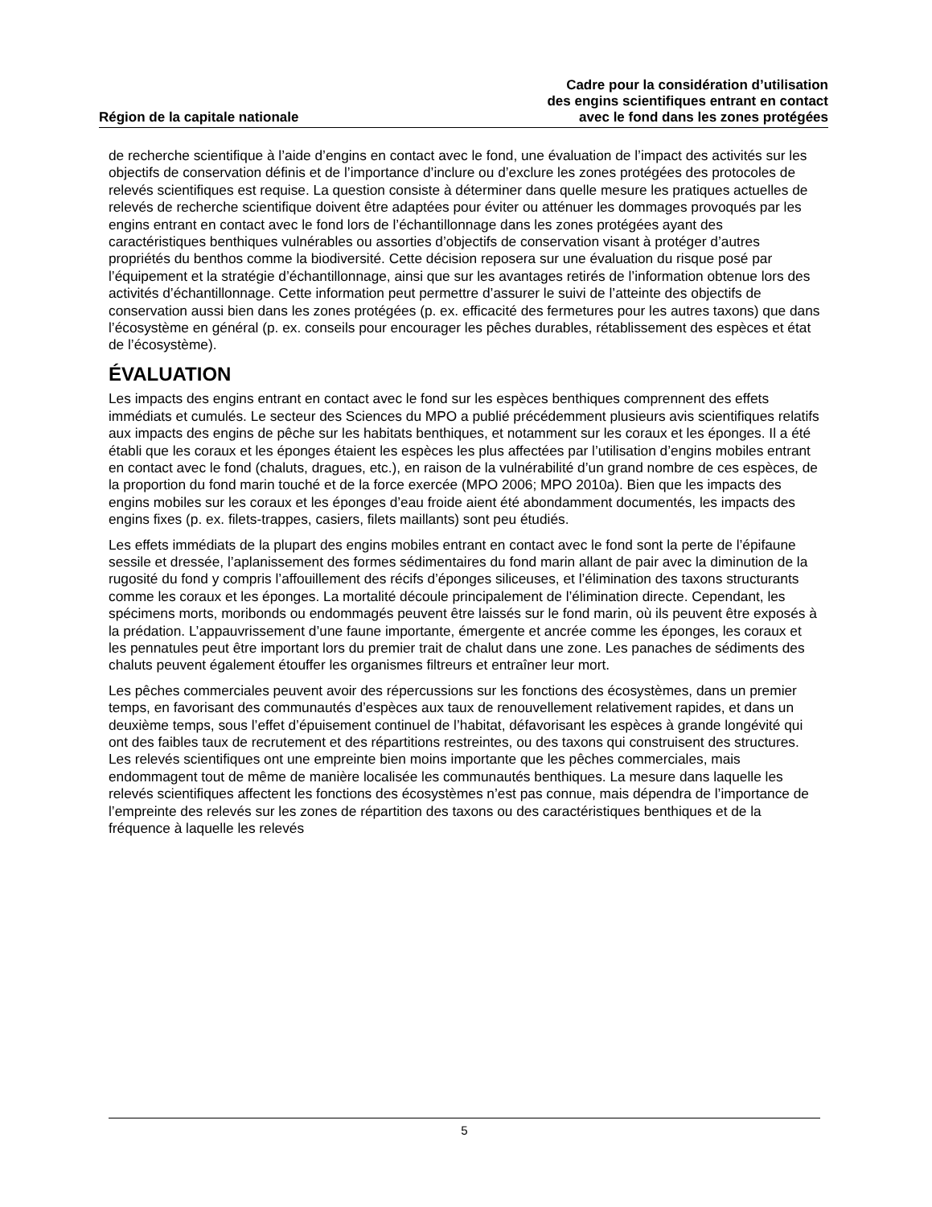Région de la capitale nationale
Cadre pour la considération d’utilisation
des engins scientifiques entrant en contact
avec le fond dans les zones protégées
de recherche scientifique à l’aide d’engins en contact avec le fond, une évaluation de l’impact des activités sur les objectifs de conservation définis et de l’importance d’inclure ou d’exclure les zones protégées des protocoles de relevés scientifiques est requise. La question consiste à déterminer dans quelle mesure les pratiques actuelles de relevés de recherche scientifique doivent être adaptées pour éviter ou atténuer les dommages provoqués par les engins entrant en contact avec le fond lors de l’échantillonnage dans les zones protégées ayant des caractéristiques benthiques vulnérables ou assorties d’objectifs de conservation visant à protéger d’autres propriétés du benthos comme la biodiversité. Cette décision reposera sur une évaluation du risque posé par l’équipement et la stratégie d’échantillonnage, ainsi que sur les avantages retirés de l’information obtenue lors des activités d’échantillonnage. Cette information peut permettre d’assurer le suivi de l’atteinte des objectifs de conservation aussi bien dans les zones protégées (p. ex. efficacité des fermetures pour les autres taxons) que dans l’écosystème en général (p. ex. conseils pour encourager les pêches durables, rétablissement des espèces et état de l’écosystème).
ÉVALUATION
Les impacts des engins entrant en contact avec le fond sur les espèces benthiques comprennent des effets immédiats et cumulés. Le secteur des Sciences du MPO a publié précédemment plusieurs avis scientifiques relatifs aux impacts des engins de pêche sur les habitats benthiques, et notamment sur les coraux et les éponges. Il a été établi que les coraux et les éponges étaient les espèces les plus affectées par l’utilisation d’engins mobiles entrant en contact avec le fond (chaluts, dragues, etc.), en raison de la vulnérabilité d’un grand nombre de ces espèces, de la proportion du fond marin touché et de la force exercée (MPO 2006; MPO 2010a). Bien que les impacts des engins mobiles sur les coraux et les éponges d’eau froide aient été abondamment documentés, les impacts des engins fixes (p. ex. filets-trappes, casiers, filets maillants) sont peu étudiés.
Les effets immédiats de la plupart des engins mobiles entrant en contact avec le fond sont la perte de l’épifaune sessile et dressée, l’aplanissement des formes sédimentaires du fond marin allant de pair avec la diminution de la rugosité du fond y compris l’affouillement des récifs d’éponges siliceuses, et l’élimination des taxons structurants comme les coraux et les éponges. La mortalité découle principalement de l’élimination directe. Cependant, les spécimens morts, moribonds ou endommagés peuvent être laissés sur le fond marin, où ils peuvent être exposés à la prédation. L’appauvrissement d’une faune importante, émergente et ancrée comme les éponges, les coraux et les pennatules peut être important lors du premier trait de chalut dans une zone. Les panaches de sédiments des chaluts peuvent également étouffer les organismes filtreurs et entraîner leur mort.
Les pêches commerciales peuvent avoir des répercussions sur les fonctions des écosystèmes, dans un premier temps, en favorisant des communautés d’espèces aux taux de renouvellement relativement rapides, et dans un deuxième temps, sous l’effet d’épuisement continuel de l’habitat, défavorisant les espèces à grande longévité qui ont des faibles taux de recrutement et des répartitions restreintes, ou des taxons qui construisent des structures. Les relevés scientifiques ont une empreinte bien moins importante que les pêches commerciales, mais endommagent tout de même de manière localisée les communautés benthiques. La mesure dans laquelle les relevés scientifiques affectent les fonctions des écosystèmes n’est pas connue, mais dépendra de l’importance de l’empreinte des relevés sur les zones de répartition des taxons ou des caractéristiques benthiques et de la fréquence à laquelle les relevés
5